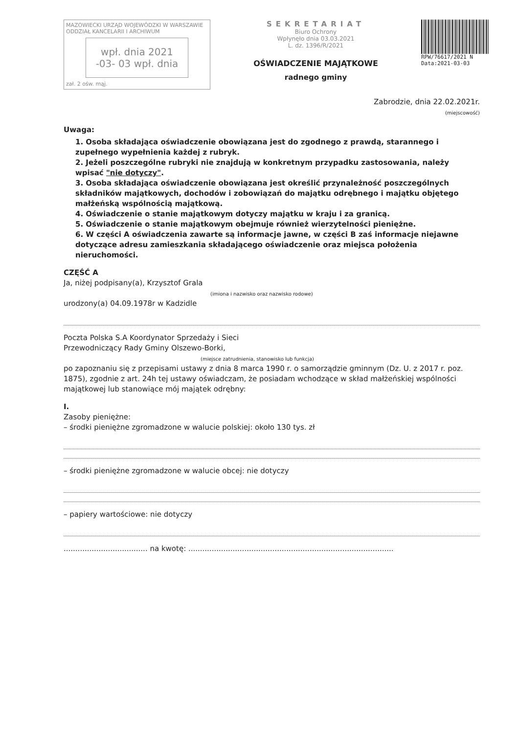MAZOWIECKI URZĄD WOJEWÓDZKI W WARSZAWIE
ODDZIAŁ KANCELARII I ARCHIWUM
wpł. dnia 2021 -03- 03 wpł. dnia
zał. 2 ośw. mąj.
SEKRETARIAT
Biuro Ochrony
Wpłynęło dnia 03.03.2021
L. dz. 1396/R/2021
OŚWIADCZENIE MAJĄTKOWE
radnego gminy
RPW/76617/2021 N
Data:2021-03-03
Zabrodzie, dnia 22.02.2021r.
(miejscowość)
Uwaga:
1. Osoba składająca oświadczenie obowiązana jest do zgodnego z prawdą, starannego i zupełnego wypełnienia każdej z rubryk.
2. Jeżeli poszczególne rubryki nie znajdują w konkretnym przypadku zastosowania, należy wpisać "nie dotyczy".
3. Osoba składająca oświadczenie obowiązana jest określić przynależność poszczególnych składników majątkowych, dochodów i zobowiązań do majątku odrębnego i majątku objętego małżeńską wspólnością majątkową.
4. Oświadczenie o stanie majątkowym dotyczy majątku w kraju i za granicą.
5. Oświadczenie o stanie majątkowym obejmuje również wierzytelności pieniężne.
6. W części A oświadczenia zawarte są informacje jawne, w części B zaś informacje niejawne dotyczące adresu zamieszkania składającego oświadczenie oraz miejsca położenia nieruchomości.
CZĘŚĆ A
Ja, niżej podpisany(a), Krzysztof Grala
(imiona i nazwisko oraz nazwisko rodowe)
urodzony(a) 04.09.1978r w Kadzidle
Poczta Polska S.A Koordynator Sprzedaży i Sieci
Przewodniczący Rady Gminy Olszewo-Borki,
(miejsce zatrudnienia, stanowisko lub funkcja)
po zapoznaniu się z przepisami ustawy z dnia 8 marca 1990 r. o samorządzie gminnym (Dz. U. z 2017 r. poz. 1875), zgodnie z art. 24h tej ustawy oświadczam, że posiadam wchodzące w skład małżeńskiej wspólności majątkowej lub stanowiące mój majątek odrębny:
I.
Zasoby pieniężne:
– środki pieniężne zgromadzone w walucie polskiej: około 130 tys. zł
– środki pieniężne zgromadzone w walucie obcej: nie dotyczy
– papiery wartościowe: nie dotyczy
.................................... na kwotę: ........................................................................................